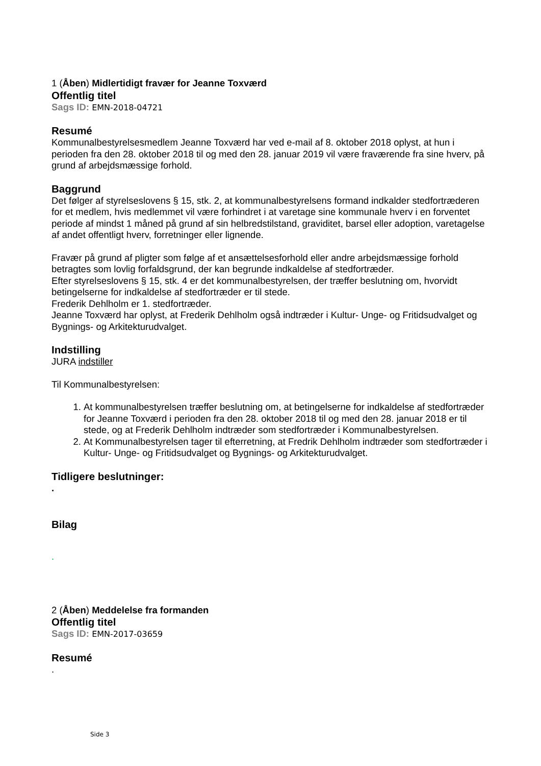1 (Åben) Midlertidigt fravær for Jeanne Toxværd
Offentlig titel
Sags ID: EMN-2018-04721
Resumé
Kommunalbestyrelsesmedlem Jeanne Toxværd har ved e-mail af 8. oktober 2018 oplyst, at hun i perioden fra den 28. oktober 2018 til og med den 28. januar 2019 vil være fraværende fra sine hverv, på grund af arbejdsmæssige forhold.
Baggrund
Det følger af styrelseslovens § 15, stk. 2, at kommunalbestyrelsens formand indkalder stedfortræderen for et medlem, hvis medlemmet vil være forhindret i at varetage sine kommunale hverv i en forventet periode af mindst 1 måned på grund af sin helbredstilstand, graviditet, barsel eller adoption, varetagelse af andet offentligt hverv, forretninger eller lignende.
Fravær på grund af pligter som følge af et ansættelsesforhold eller andre arbejdsmæssige forhold betragtes som lovlig forfaldsgrund, der kan begrunde indkaldelse af stedfortræder.
Efter styrelseslovens § 15, stk. 4 er det kommunalbestyrelsen, der træffer beslutning om, hvorvidt betingelserne for indkaldelse af stedfortræder er til stede.
Frederik Dehlholm er 1. stedfortræder.
Jeanne Toxværd har oplyst, at Frederik Dehlholm også indtræder i Kultur- Unge- og Fritidsudvalget og Bygnings- og Arkitekturudvalget.
Indstilling
JURA indstiller
Til Kommunalbestyrelsen:
1. At kommunalbestyrelsen træffer beslutning om, at betingelserne for indkaldelse af stedfortræder for Jeanne Toxværd i perioden fra den 28. oktober 2018 til og med den 28. januar 2018 er til stede, og at Frederik Dehlholm indtræder som stedfortræder i Kommunalbestyrelsen.
2. At Kommunalbestyrelsen tager til efterretning, at Fredrik Dehlholm indtræder som stedfortræder i Kultur- Unge- og Fritidsudvalget og Bygnings- og Arkitekturudvalget.
Tidligere beslutninger:
.
Bilag
.
2 (Åben) Meddelelse fra formanden
Offentlig titel
Sags ID: EMN-2017-03659
Resumé
.
Side 3